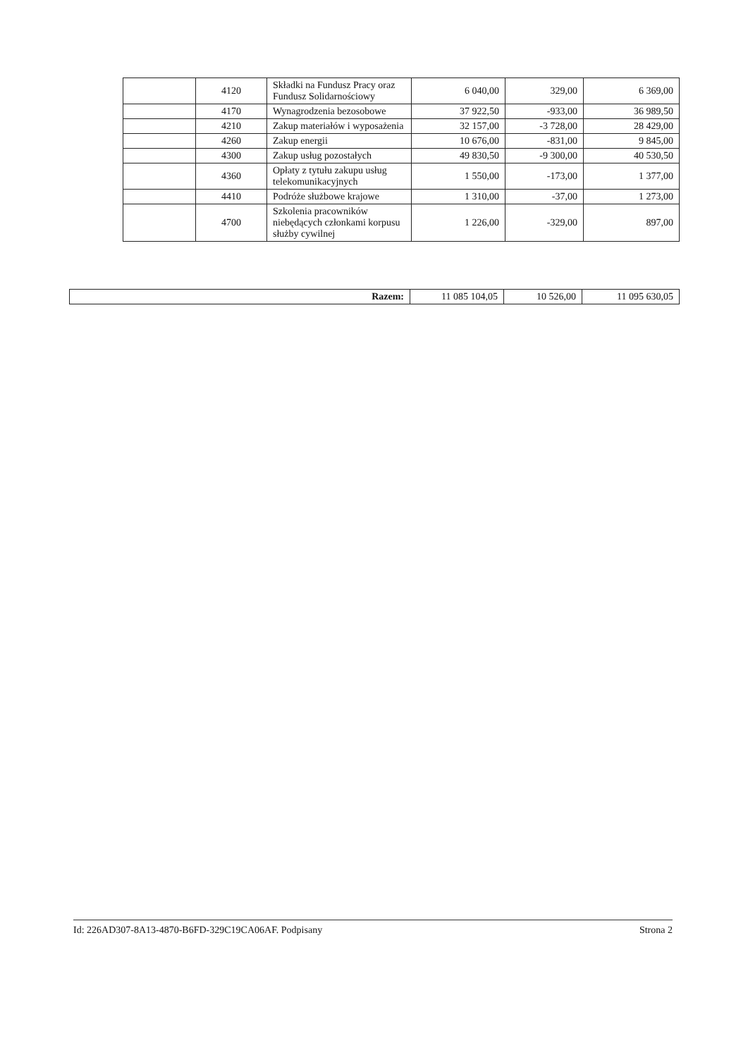| | 4120 | Składki na Fundusz Pracy oraz Fundusz Solidarnościowy | 6 040,00 | 329,00 | 6 369,00 |
| | 4170 | Wynagrodzenia bezosobowe | 37 922,50 | -933,00 | 36 989,50 |
| | 4210 | Zakup materiałów i wyposażenia | 32 157,00 | -3 728,00 | 28 429,00 |
| | 4260 | Zakup energii | 10 676,00 | -831,00 | 9 845,00 |
| | 4300 | Zakup usług pozostałych | 49 830,50 | -9 300,00 | 40 530,50 |
| | 4360 | Opłaty z tytułu zakupu usług telekomunikacyjnych | 1 550,00 | -173,00 | 1 377,00 |
| | 4410 | Podróże służbowe krajowe | 1 310,00 | -37,00 | 1 273,00 |
| | 4700 | Szkolenia pracowników niebędących członkami korpusu służby cywilnej | 1 226,00 | -329,00 | 897,00 |
| Razem: | 11 085 104,05 | 10 526,00 | 11 095 630,05 |
Id: 226AD307-8A13-4870-B6FD-329C19CA06AF. Podpisany Strona 2